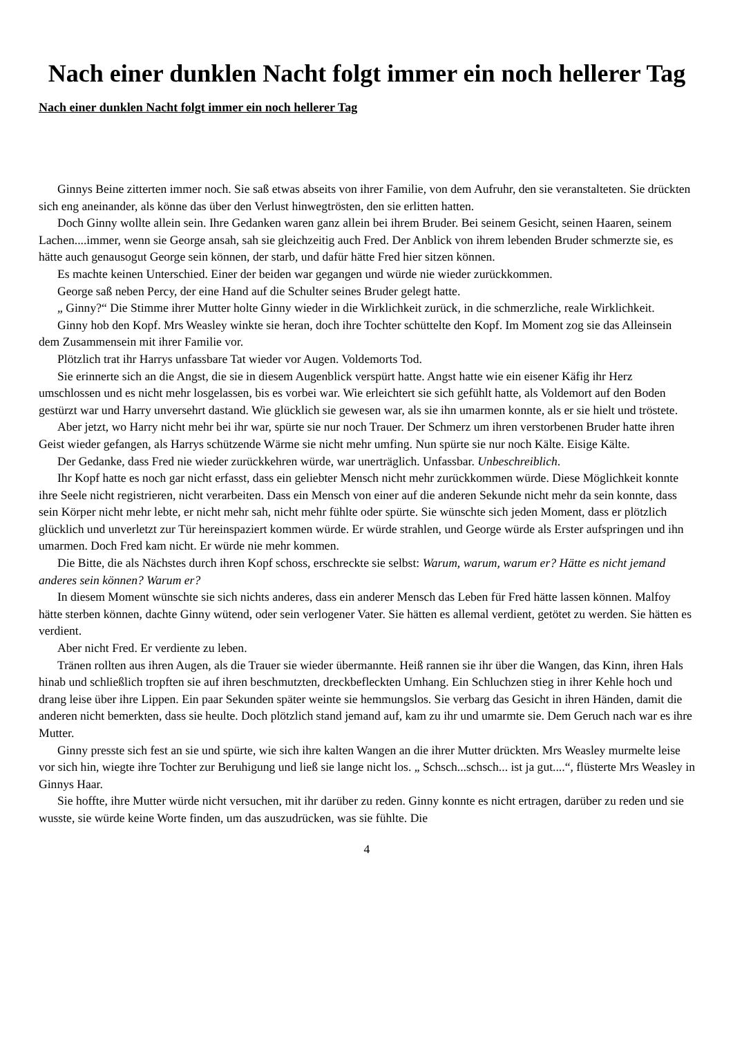Nach einer dunklen Nacht folgt immer ein noch hellerer Tag
Nach einer dunklen Nacht folgt immer ein noch hellerer Tag
Ginnys Beine zitterten immer noch. Sie saß etwas abseits von ihrer Familie, von dem Aufruhr, den sie veranstalteten. Sie drückten sich eng aneinander, als könne das über den Verlust hinwegtrösten, den sie erlitten hatten.
Doch Ginny wollte allein sein. Ihre Gedanken waren ganz allein bei ihrem Bruder. Bei seinem Gesicht, seinen Haaren, seinem Lachen....immer, wenn sie George ansah, sah sie gleichzeitig auch Fred. Der Anblick von ihrem lebenden Bruder schmerzte sie, es hätte auch genausogut George sein können, der starb, und dafür hätte Fred hier sitzen können.
Es machte keinen Unterschied. Einer der beiden war gegangen und würde nie wieder zurückkommen.
George saß neben Percy, der eine Hand auf die Schulter seines Bruder gelegt hatte.
„ Ginny?“ Die Stimme ihrer Mutter holte Ginny wieder in die Wirklichkeit zurück, in die schmerzliche, reale Wirklichkeit.
Ginny hob den Kopf. Mrs Weasley winkte sie heran, doch ihre Tochter schüttelte den Kopf. Im Moment zog sie das Alleinsein dem Zusammensein mit ihrer Familie vor.
Plötzlich trat ihr Harrys unfassbare Tat wieder vor Augen. Voldemorts Tod.
Sie erinnerte sich an die Angst, die sie in diesem Augenblick verspürt hatte. Angst hatte wie ein eisener Käfig ihr Herz umschlossen und es nicht mehr losgelassen, bis es vorbei war. Wie erleichtert sie sich gefühlt hatte, als Voldemort auf den Boden gestürzt war und Harry unversehrt dastand. Wie glücklich sie gewesen war, als sie ihn umarmen konnte, als er sie hielt und tröstete.
Aber jetzt, wo Harry nicht mehr bei ihr war, spürte sie nur noch Trauer. Der Schmerz um ihren verstorbenen Bruder hatte ihren Geist wieder gefangen, als Harrys schützende Wärme sie nicht mehr umfing. Nun spürte sie nur noch Kälte. Eisige Kälte.
Der Gedanke, dass Fred nie wieder zurückkehren würde, war unerträglich. Unfassbar. Unbeschreiblich.
Ihr Kopf hatte es noch gar nicht erfasst, dass ein geliebter Mensch nicht mehr zurückkommen würde. Diese Möglichkeit konnte ihre Seele nicht registrieren, nicht verarbeiten. Dass ein Mensch von einer auf die anderen Sekunde nicht mehr da sein konnte, dass sein Körper nicht mehr lebte, er nicht mehr sah, nicht mehr fühlte oder spürte. Sie wünschte sich jeden Moment, dass er plötzlich glücklich und unverletzt zur Tür hereinspaziert kommen würde. Er würde strahlen, und George würde als Erster aufspringen und ihn umarmen. Doch Fred kam nicht. Er würde nie mehr kommen.
Die Bitte, die als Nächstes durch ihren Kopf schoss, erschreckte sie selbst: Warum, warum, warum er? Hätte es nicht jemand anderes sein können? Warum er?
In diesem Moment wünschte sie sich nichts anderes, dass ein anderer Mensch das Leben für Fred hätte lassen können. Malfoy hätte sterben können, dachte Ginny wütend, oder sein verlogener Vater. Sie hätten es allemal verdient, getötet zu werden. Sie hätten es verdient.
Aber nicht Fred. Er verdiente zu leben.
Tränen rollten aus ihren Augen, als die Trauer sie wieder übermannte. Heiß rannen sie ihr über die Wangen, das Kinn, ihren Hals hinab und schließlich tropften sie auf ihren beschmutzten, dreckbefleckten Umhang. Ein Schluchzen stieg in ihrer Kehle hoch und drang leise über ihre Lippen. Ein paar Sekunden später weinte sie hemmungslos. Sie verbarg das Gesicht in ihren Händen, damit die anderen nicht bemerkten, dass sie heulte. Doch plötzlich stand jemand auf, kam zu ihr und umarmte sie. Dem Geruch nach war es ihre Mutter.
Ginny presste sich fest an sie und spürte, wie sich ihre kalten Wangen an die ihrer Mutter drückten. Mrs Weasley murmelte leise vor sich hin, wiegte ihre Tochter zur Beruhigung und ließ sie lange nicht los. „ Schsch...schsch... ist ja gut....“, flüsterte Mrs Weasley in Ginnys Haar.
Sie hoffte, ihre Mutter würde nicht versuchen, mit ihr darüber zu reden. Ginny konnte es nicht ertragen, darüber zu reden und sie wusste, sie würde keine Worte finden, um das auszudrücken, was sie fühlte. Die
4